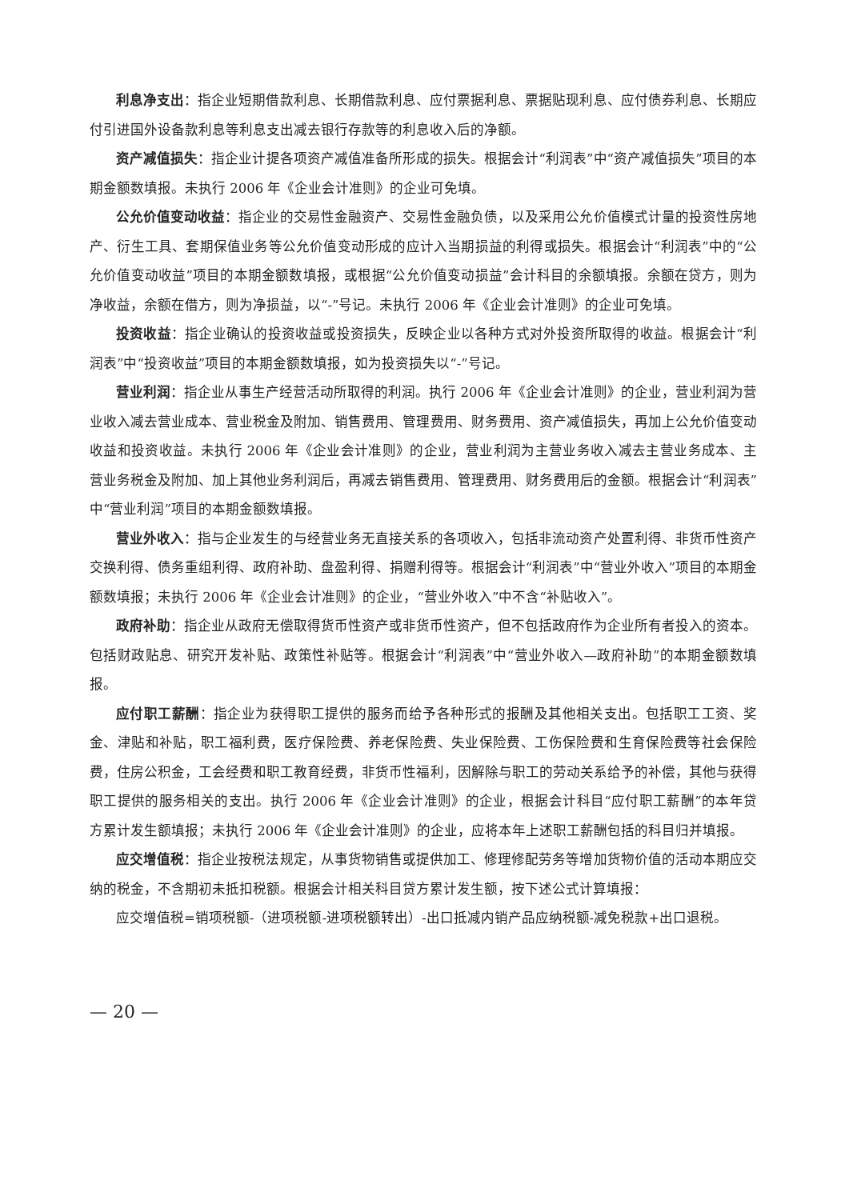利息净支出：指企业短期借款利息、长期借款利息、应付票据利息、票据贴现利息、应付债券利息、长期应付引进国外设备款利息等利息支出减去银行存款等的利息收入后的净额。
资产减值损失：指企业计提各项资产减值准备所形成的损失。根据会计“利润表”中“资产减值损失”项目的本期金额数填报。未执行 2006 年《企业会计准则》的企业可免填。
公允价值变动收益：指企业的交易性金融资产、交易性金融负债，以及采用公允价值模式计量的投资性房地产、衍生工具、套期保值业务等公允价值变动形成的应计入当期损益的利得或损失。根据会计“利润表”中的“公允价值变动收益”项目的本期金额数填报，或根据“公允价值变动损益”会计科目的余额填报。余额在贷方，则为净收益，余额在借方，则为净损益，以“-”号记。未执行 2006 年《企业会计准则》的企业可免填。
投资收益：指企业确认的投资收益或投资损失，反映企业以各种方式对外投资所取得的收益。根据会计“利润表”中“投资收益”项目的本期金额数填报，如为投资损失以“-”号记。
营业利润：指企业从事生产经营活动所取得的利润。执行 2006 年《企业会计准则》的企业，营业利润为营业收入减去营业成本、营业税金及附加、销售费用、管理费用、财务费用、资产减值损失，再加上公允价值变动收益和投资收益。未执行 2006 年《企业会计准则》的企业，营业利润为主营业务收入减去主营业务成本、主营业务税金及附加、加上其他业务利润后，再减去销售费用、管理费用、财务费用后的金额。根据会计“利润表”中“营业利润”项目的本期金额数填报。
营业外收入：指与企业发生的与经营业务无直接关系的各项收入，包括非流动资产处置利得、非货币性资产交换利得、债务重组利得、政府补助、盘盈利得、捐赠利得等。根据会计“利润表”中“营业外收入”项目的本期金额数填报；未执行 2006 年《企业会计准则》的企业，“营业外收入”中不含“补贴收入”。
政府补助：指企业从政府无偿取得货币性资产或非货币性资产，但不包括政府作为企业所有者投入的资本。包括财政贴息、研究开发补贴、政策性补贴等。根据会计“利润表”中“营业外收入—政府补助”的本期金额数填报。
应付职工薪酬：指企业为获得职工提供的服务而给予各种形式的报酬及其他相关支出。包括职工工资、奖金、津贴和补贴，职工福利费，医疗保险费、养老保险费、失业保险费、工伤保险费和生育保险费等社会保险费，住房公积金，工会经费和职工教育经费，非货币性福利，因解除与职工的劳动关系给予的补偿，其他与获得职工提供的服务相关的支出。执行 2006 年《企业会计准则》的企业，根据会计科目“应付职工薪酬”的本年贷方累计发生额填报；未执行 2006 年《企业会计准则》的企业，应将本年上述职工薪酬包括的科目归并填报。
应交增值税：指企业按税法规定，从事货物销售或提供加工、修理修配劳务等增加货物价值的活动本期应交纳的税金，不含期初未抵扣税额。根据会计相关科目贷方累计发生额，按下述公式计算填报：
应交增值税=销项税额-（进项税额-进项税额转出）-出口抵减内销产品应纳税额-减免税款+出口退税。
— 20 —